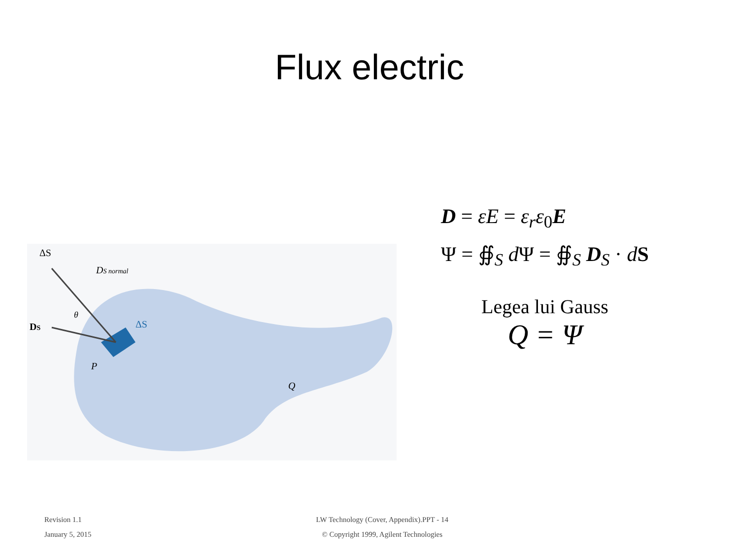Flux electric
ΔS
DS normal
DS
θ
ΔS
P
Q
D = εE = ε<sub>r</sub>ε<sub>0</sub>E
Ψ = ∯<sub>S</sub> d Ψ = ∯<sub>S</sub> D<sub>S</sub> · dS
Legea lui Gauss
Q = Ψ
Revision 1.1
January 5, 2015
LW Technology (Cover, Appendix).PPT - 14
© Copyright 1999, Agilent Technologies